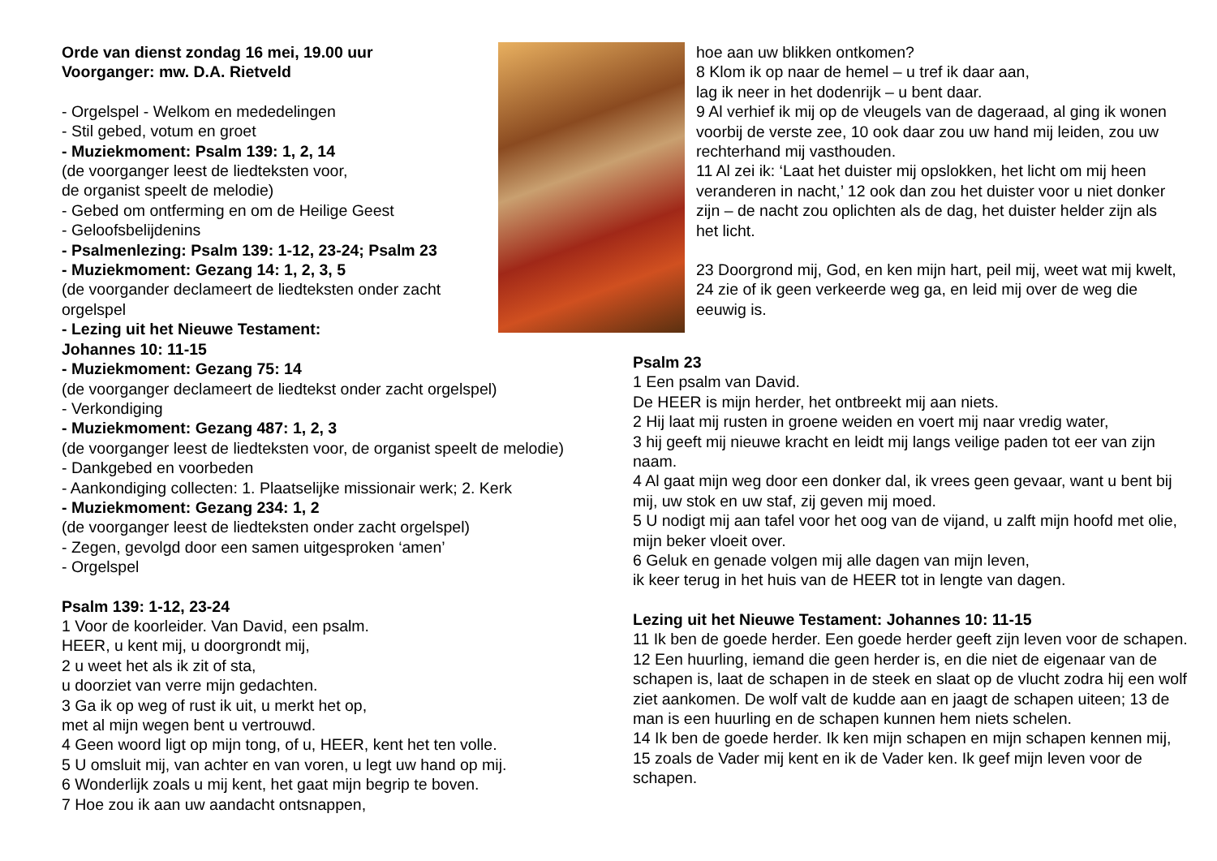Orde van dienst zondag 16 mei, 19.00 uur
Voorganger: mw. D.A. Rietveld
- Orgelspel - Welkom en mededelingen
- Stil gebed, votum en groet
- Muziekmoment: Psalm 139: 1, 2, 14
(de voorganger leest de liedteksten voor,
de organist speelt de melodie)
- Gebed om ontferming en om de Heilige Geest
- Geloofsbelijdenins
- Psalmenlezing: Psalm 139: 1-12, 23-24; Psalm 23
- Muziekmoment: Gezang 14: 1, 2, 3, 5
(de voorgander declameert de liedteksten onder zacht
orgelspel
- Lezing uit het Nieuwe Testament:
Johannes 10: 11-15
- Muziekmoment: Gezang 75: 14
(de voorganger declameert de liedtekst onder zacht orgelspel)
- Verkondiging
- Muziekmoment: Gezang 487: 1, 2, 3
(de voorganger leest de liedteksten voor, de organist speelt de melodie)
- Dankgebed en voorbeden
- Aankondiging collecten: 1. Plaatselijke missionair werk; 2. Kerk
- Muziekmoment: Gezang 234: 1, 2
(de voorganger leest de liedteksten onder zacht orgelspel)
- Zegen, gevolgd door een samen uitgesproken ‘amen’
- Orgelspel
Psalm 139: 1-12, 23-24
1 Voor de koorleider. Van David, een psalm.
HEER, u kent mij, u doorgrondt mij,
2 u weet het als ik zit of sta,
u doorziet van verre mijn gedachten.
3 Ga ik op weg of rust ik uit, u merkt het op,
met al mijn wegen bent u vertrouwd.
4 Geen woord ligt op mijn tong, of u, HEER, kent het ten volle.
5 U omsluit mij, van achter en van voren, u legt uw hand op mij.
6 Wonderlijk zoals u mij kent, het gaat mijn begrip te boven.
7 Hoe zou ik aan uw aandacht ontsnappen,
hoe aan uw blikken ontkomen?
8 Klom ik op naar de hemel – u tref ik daar aan,
lag ik neer in het dodenrijk – u bent daar.
9 Al verhief ik mij op de vleugels van de dageraad, al ging ik wonen voorbij de verste zee, 10 ook daar zou uw hand mij leiden, zou uw rechterhand mij vasthouden.
11 Al zei ik: ‘Laat het duister mij opslokken, het licht om mij heen veranderen in nacht,’ 12 ook dan zou het duister voor u niet donker zijn – de nacht zou oplichten als de dag, het duister helder zijn als het licht.
23 Doorgrond mij, God, en ken mijn hart, peil mij, weet wat mij kwelt, 24 zie of ik geen verkeerde weg ga, en leid mij over de weg die eeuwig is.
Psalm 23
1 Een psalm van David.
De HEER is mijn herder, het ontbreekt mij aan niets.
2 Hij laat mij rusten in groene weiden en voert mij naar vredig water,
3 hij geeft mij nieuwe kracht en leidt mij langs veilige paden tot eer van zijn naam.
4 Al gaat mijn weg door een donker dal, ik vrees geen gevaar, want u bent bij mij, uw stok en uw staf, zij geven mij moed.
5 U nodigt mij aan tafel voor het oog van de vijand, u zalft mijn hoofd met olie, mijn beker vloeit over.
6 Geluk en genade volgen mij alle dagen van mijn leven,
ik keer terug in het huis van de HEER tot in lengte van dagen.
Lezing uit het Nieuwe Testament: Johannes 10: 11-15
11 Ik ben de goede herder. Een goede herder geeft zijn leven voor de schapen. 12 Een huurling, iemand die geen herder is, en die niet de eigenaar van de schapen is, laat de schapen in de steek en slaat op de vlucht zodra hij een wolf ziet aankomen. De wolf valt de kudde aan en jaagt de schapen uiteen; 13 de man is een huurling en de schapen kunnen hem niets schelen.
14 Ik ben de goede herder. Ik ken mijn schapen en mijn schapen kennen mij,
15 zoals de Vader mij kent en ik de Vader ken. Ik geef mijn leven voor de schapen.